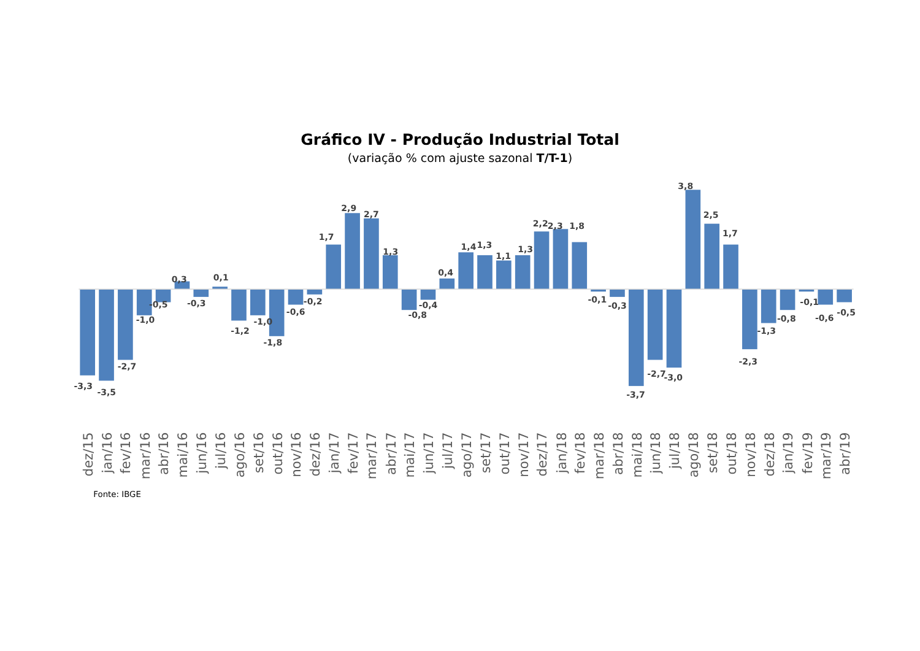Gráfico IV - Produção Industrial Total
(variação % com ajuste sazonal T/T-1)
-3,3
-3,5
-2,7
-1,0
-0,5
0,3
-0,3
0,1
-1,2
-1,0
-1,8
-0,6
-0,2
1,7
2,9
2,7
1,3
-0,8
-0,4
0,4
1,4
1,3
1,1
1,3
2,2
2,3
1,8
-0,1
-0,3
-3,7
-2,7
-3,0
3,8
2,5
1,7
-2,3
-1,3
-0,8
-0,1
-0,6
-0,5
dez/15
jan/16
fev/16
mar/16
abr/16
mai/16
jun/16
jul/16
ago/16
set/16
out/16
nov/16
dez/16
jan/17
fev/17
mar/17
abr/17
mai/17
jun/17
jul/17
ago/17
set/17
out/17
nov/17
dez/17
jan/18
fev/18
mar/18
abr/18
mai/18
jun/18
jul/18
ago/18
set/18
out/18
nov/18
dez/18
jan/19
fev/19
mar/19
abr/19
Fonte: IBGE